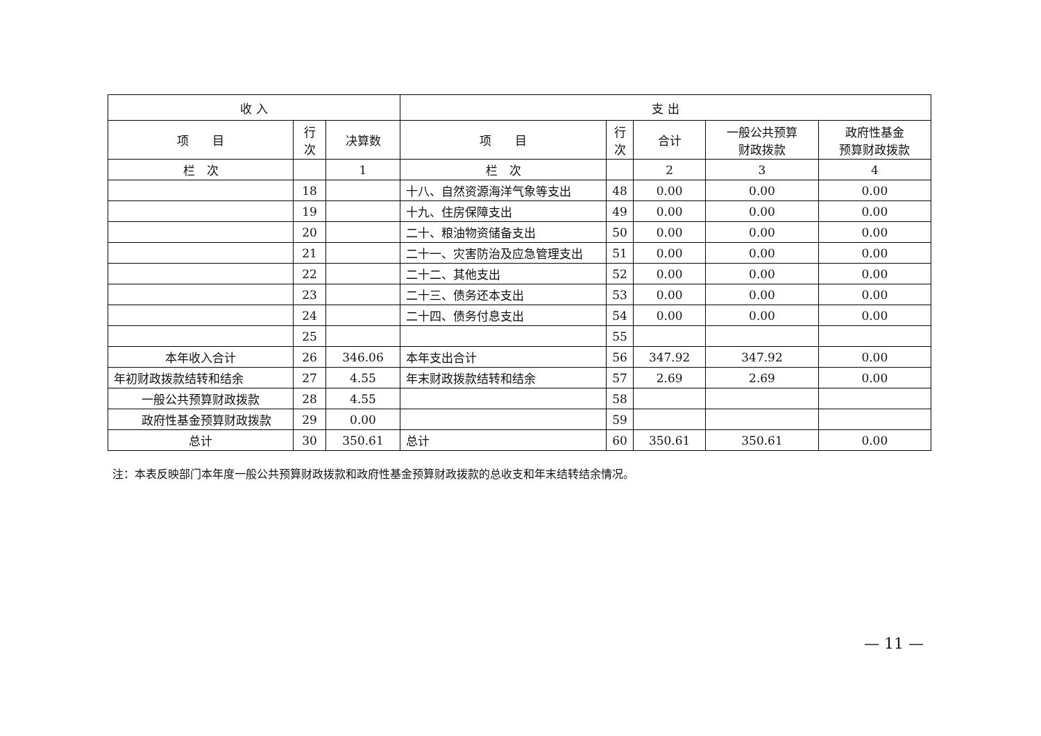| 收 入 | | | 支 出 | | | | |
| --- | --- | --- | --- | --- | --- | --- | --- |
| 项 目 | 行 次 | 决算数 | 项 目 | 行 次 | 合计 | 一般公共预算 财政拨款 | 政府性基金 预算财政拨款 |
| 栏 次 | | 1 | 栏 次 | | 2 | 3 | 4 |
| | 18 | | 十八、自然资源海洋气象等支出 | 48 | 0.00 | 0.00 | 0.00 |
| | 19 | | 十九、住房保障支出 | 49 | 0.00 | 0.00 | 0.00 |
| | 20 | | 二十、粮油物资储备支出 | 50 | 0.00 | 0.00 | 0.00 |
| | 21 | | 二十一、灾害防治及应急管理支出 | 51 | 0.00 | 0.00 | 0.00 |
| | 22 | | 二十二、其他支出 | 52 | 0.00 | 0.00 | 0.00 |
| | 23 | | 二十三、债务还本支出 | 53 | 0.00 | 0.00 | 0.00 |
| | 24 | | 二十四、债务付息支出 | 54 | 0.00 | 0.00 | 0.00 |
| | 25 | | | 55 | | | |
| 本年收入合计 | 26 | 346.06 | 本年支出合计 | 56 | 347.92 | 347.92 | 0.00 |
| 年初财政拨款结转和结余 | 27 | 4.55 | 年末财政拨款结转和结余 | 57 | 2.69 | 2.69 | 0.00 |
| 一般公共预算财政拨款 | 28 | 4.55 | | 58 | | | |
| 政府性基金预算财政拨款 | 29 | 0.00 | | 59 | | | |
| 总计 | 30 | 350.61 | 总计 | 60 | 350.61 | 350.61 | 0.00 |
注：本表反映部门本年度一般公共预算财政拨款和政府性基金预算财政拨款的总收支和年末结转结余情况。
— 11 —